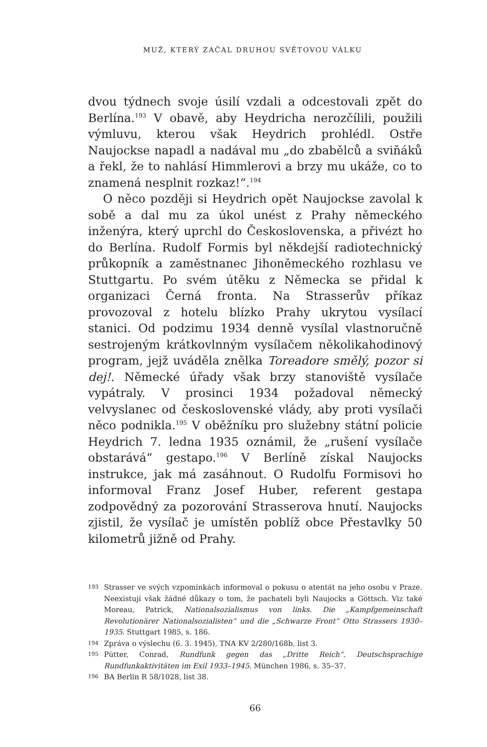MUŽ, KTERÝ ZAČAL DRUHOU SVĚTOVOU VÁLKU
dvou týdnech svoje úsilí vzdali a odcestovali zpět do Berlína.<sup>193</sup> V obavě, aby Heydricha nerozčílili, použili výmluvu, kterou však Heydrich prohlédl. Ostře Naujockse napadl a nadával mu „do zbabělců a sviňáků a řekl, že to nahlásí Himmlerovi a brzy mu ukáže, co to znamená nesplnit rozkaz!“.<sup>194</sup>
O něco později si Heydrich opět Naujockse zavolal k sobě a dal mu za úkol unést z Prahy německého inženýra, který uprchl do Československa, a přivézt ho do Berlína. Rudolf Formis byl někdejší radiotechnický průkopník a zaměstnanec Jihoněmeckého rozhlasu ve Stuttgartu. Po svém útěku z Německa se přidal k organizaci Černá fronta. Na Strasserův příkaz provozoval z hotelu blízko Prahy ukrytou vysílací stanici. Od podzimu 1934 denně vysílal vlastnoručně sestrojeným krátkovlnným vysílačem několikahodinový program, jejž uváděla znělka Toreadore smělý, pozor si dej!. Německé úřady však brzy stanoviště vysílače vypátraly. V prosinci 1934 požadoval německý velvyslanec od československé vlády, aby proti vysílači něco podnikla.<sup>195</sup> V oběžníku pro služebny státní policie Heydrich 7. ledna 1935 oznámil, že „rušení vysílače obstarává“ gestapo.<sup>196</sup> V Berlíně získal Naujocks instrukce, jak má zasáhnout. O Rudolfu Formisovi ho informoval Franz Josef Huber, referent gestapa zodpovědný za pozorování Strasserova hnutí. Naujocks zjistil, že vysílač je umístěn poblíž obce Přestavlky 50 kilometrů jižně od Prahy.
193 Strasser ve svých vzpomínkách informoval o pokusu o atentát na jeho osobu v Praze. Neexistují však žádné důkazy o tom, že pachateli byli Naujocks a Göttsch. Viz také Moreau, Patrick, Nationalsozialismus von links. Die „Kampfgemeinschaft Revolutionärer Nationalsozialisten“ und die „Schwarze Front“ Otto Strassers 1930–1935. Stuttgart 1985, s. 186.
194 Zpráva o výslechu (6. 3. 1945), TNA KV 2/280/168b, list 3.
195 Pütter, Conrad, Rundfunk gegen das „Dritte Reich“. Deutschsprachige Rundfunkaktivitäten im Exil 1933–1945. München 1986, s. 35–37.
196 BA Berlin R 58/1028, list 38.
66